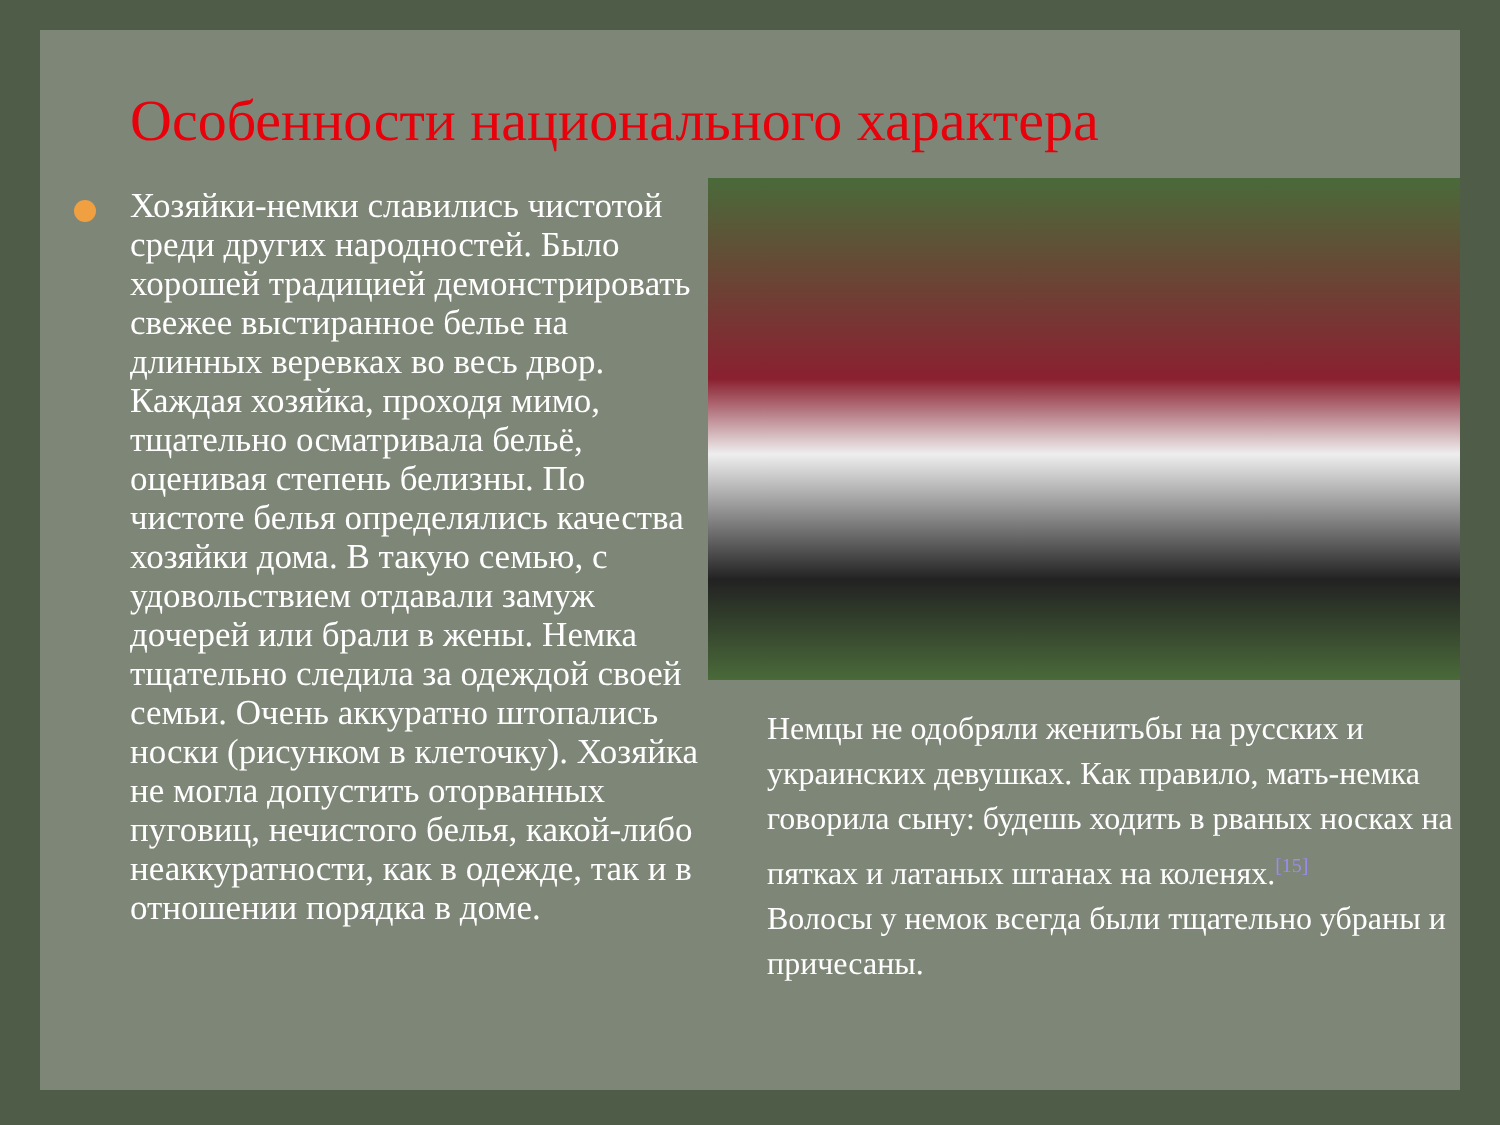Особенности национального характера
Хозяйки-немки славились чистотой среди других народностей. Было хорошей традицией демонстрировать свежее выстиранное белье на длинных веревках во весь двор. Каждая хозяйка, проходя мимо, тщательно осматривала бельё, оценивая степень белизны. По чистоте белья определялись качества хозяйки дома. В такую семью, с удовольствием отдавали замуж дочерей или брали в жены. Немка тщательно следила за одеждой своей семьи. Очень аккуратно штопались носки (рисунком в клеточку). Хозяйка не могла допустить оторванных пуговиц, нечистого белья, какой-либо неаккуратности, как в одежде, так и в отношении порядка в доме.
Немцы не одобряли женитьбы на русских и украинских девушках. Как правило, мать-немка говорила сыну: будешь ходить в рваных носках на пятках и латаных штанах на коленях.<sup>[15]</sup>
Волосы у немок всегда были тщательно убраны и причесаны.